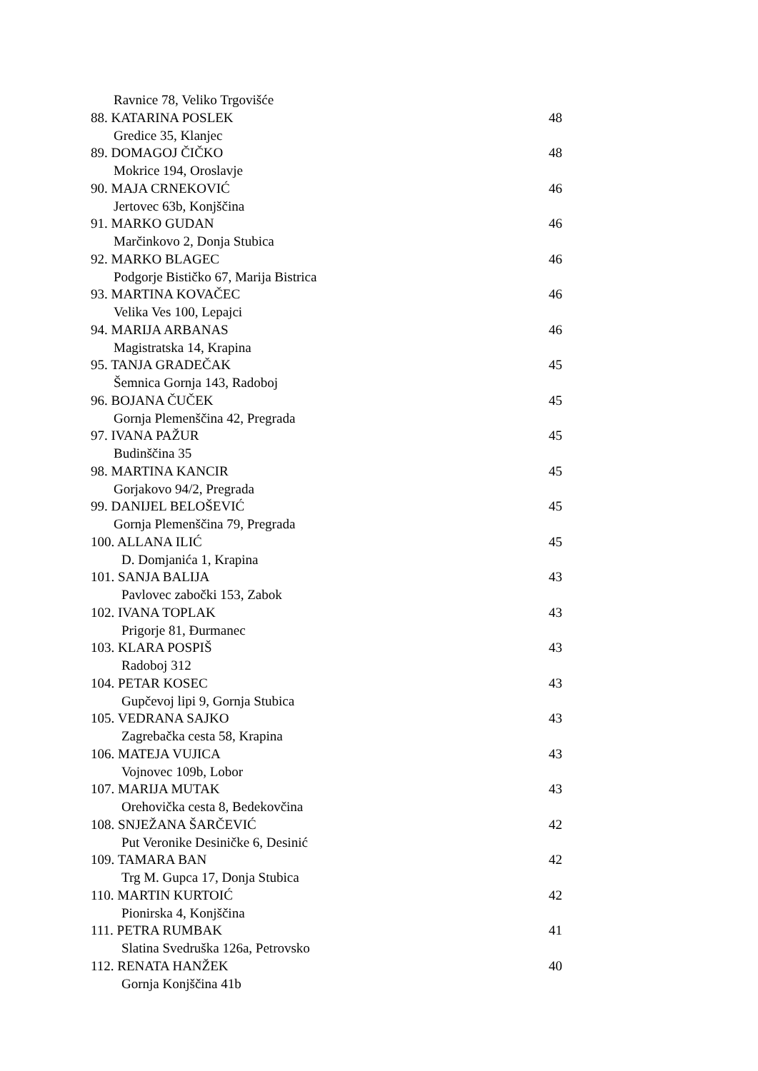Ravnice 78, Veliko Trgovišće
88. KATARINA POSLEK 48
Gredice 35, Klanjec
89. DOMAGOJ ČIČKO 48
Mokrice 194, Oroslavje
90. MAJA CRNEKOVIĆ 46
Jertovec 63b, Konjščina
91. MARKO GUDAN 46
Marčinkovo 2, Donja Stubica
92. MARKO BLAGEC 46
Podgorje Bističko 67, Marija Bistrica
93. MARTINA KOVAČEC 46
Velika Ves 100, Lepajci
94. MARIJA ARBANAS 46
Magistratska 14, Krapina
95. TANJA GRADEČAK 45
Šemnica Gornja 143, Radoboj
96. BOJANA ČUČEK 45
Gornja Plemenščina 42, Pregrada
97. IVANA PAŽUR 45
Budinščina 35
98. MARTINA KANCIR 45
Gorjakovo 94/2, Pregrada
99. DANIJEL BELOŠEVIĆ 45
Gornja Plemenščina 79, Pregrada
100. ALLANA ILIĆ 45
D. Domjanića 1, Krapina
101. SANJA BALIJA 43
Pavlovec zabočki 153, Zabok
102. IVANA TOPLAK 43
Prigorje 81, Đurmanec
103. KLARA POSPIŠ 43
Radoboj 312
104. PETAR KOSEC 43
Gupčevoj lipi 9, Gornja Stubica
105. VEDRANA SAJKO 43
Zagrebačka cesta 58, Krapina
106. MATEJA VUJICA 43
Vojnovec 109b, Lobor
107. MARIJA MUTAK 43
Orehovička cesta 8, Bedekovčina
108. SNJEŽANA ŠARČEVIĆ 42
Put Veronike Desiničke 6, Desinić
109. TAMARA BAN 42
Trg M. Gupca 17, Donja Stubica
110. MARTIN KURTOIĆ 42
Pionirska 4, Konjščina
111. PETRA RUMBAK 41
Slatina Svedruška 126a, Petrovsko
112. RENATA HANŽEK 40
Gornja Konjščina 41b